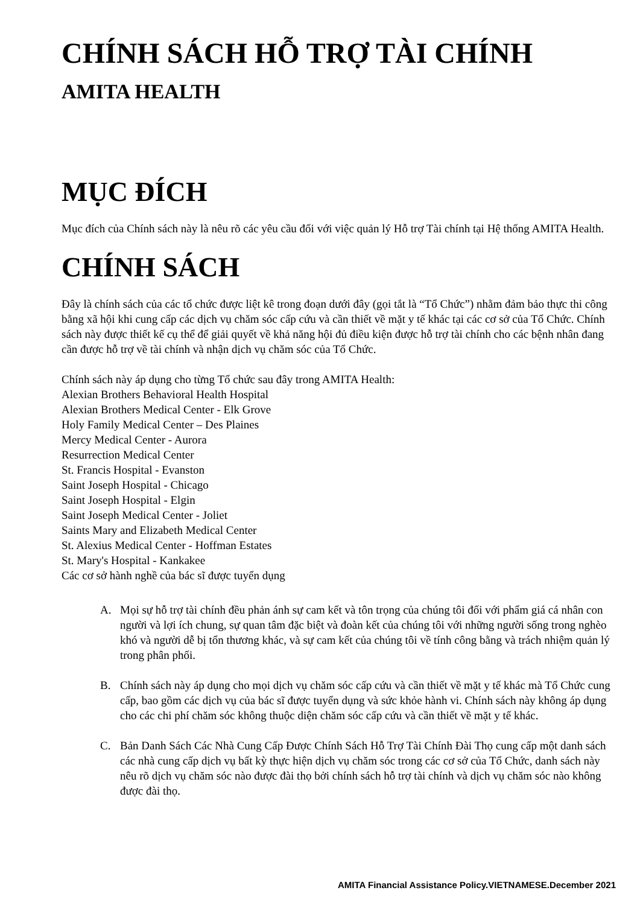CHÍNH SÁCH HỖ TRỢ TÀI CHÍNH
AMITA HEALTH
MỤC ĐÍCH
Mục đích của Chính sách này là nêu rõ các yêu cầu đối với việc quản lý Hỗ trợ Tài chính tại Hệ thống AMITA Health.
CHÍNH SÁCH
Đây là chính sách của các tổ chức được liệt kê trong đoạn dưới đây (gọi tắt là “Tổ Chức”) nhằm đảm bảo thực thi công bằng xã hội khi cung cấp các dịch vụ chăm sóc cấp cứu và cần thiết về mặt y tế khác tại các cơ sở của Tổ Chức. Chính sách này được thiết kế cụ thể để giải quyết về khả năng hội đủ điều kiện được hỗ trợ tài chính cho các bệnh nhân đang cần được hỗ trợ về tài chính và nhận dịch vụ chăm sóc của Tổ Chức.
Chính sách này áp dụng cho từng Tổ chức sau đây trong AMITA Health:
Alexian Brothers Behavioral Health Hospital
Alexian Brothers Medical Center - Elk Grove
Holy Family Medical Center – Des Plaines
Mercy Medical Center - Aurora
Resurrection Medical Center
St. Francis Hospital - Evanston
Saint Joseph Hospital - Chicago
Saint Joseph Hospital - Elgin
Saint Joseph Medical Center - Joliet
Saints Mary and Elizabeth Medical Center
St. Alexius Medical Center - Hoffman Estates
St. Mary's Hospital - Kankakee
Các cơ sở hành nghề của bác sĩ được tuyển dụng
A. Mọi sự hỗ trợ tài chính đều phản ánh sự cam kết và tôn trọng của chúng tôi đối với phẩm giá cá nhân con người và lợi ích chung, sự quan tâm đặc biệt và đoàn kết của chúng tôi với những người sống trong nghèo khó và người dễ bị tổn thương khác, và sự cam kết của chúng tôi về tính công bằng và trách nhiệm quản lý trong phân phối.
B. Chính sách này áp dụng cho mọi dịch vụ chăm sóc cấp cứu và cần thiết về mặt y tế khác mà Tổ Chức cung cấp, bao gồm các dịch vụ của bác sĩ được tuyển dụng và sức khỏe hành vi. Chính sách này không áp dụng cho các chi phí chăm sóc không thuộc diện chăm sóc cấp cứu và cần thiết về mặt y tế khác.
C. Bản Danh Sách Các Nhà Cung Cấp Được Chính Sách Hỗ Trợ Tài Chính Đài Thọ cung cấp một danh sách các nhà cung cấp dịch vụ bất kỳ thực hiện dịch vụ chăm sóc trong các cơ sở của Tổ Chức, danh sách này nêu rõ dịch vụ chăm sóc nào được đài thọ bởi chính sách hỗ trợ tài chính và dịch vụ chăm sóc nào không được đài thọ.
AMITA Financial Assistance Policy.VIETNAMESE.December 2021